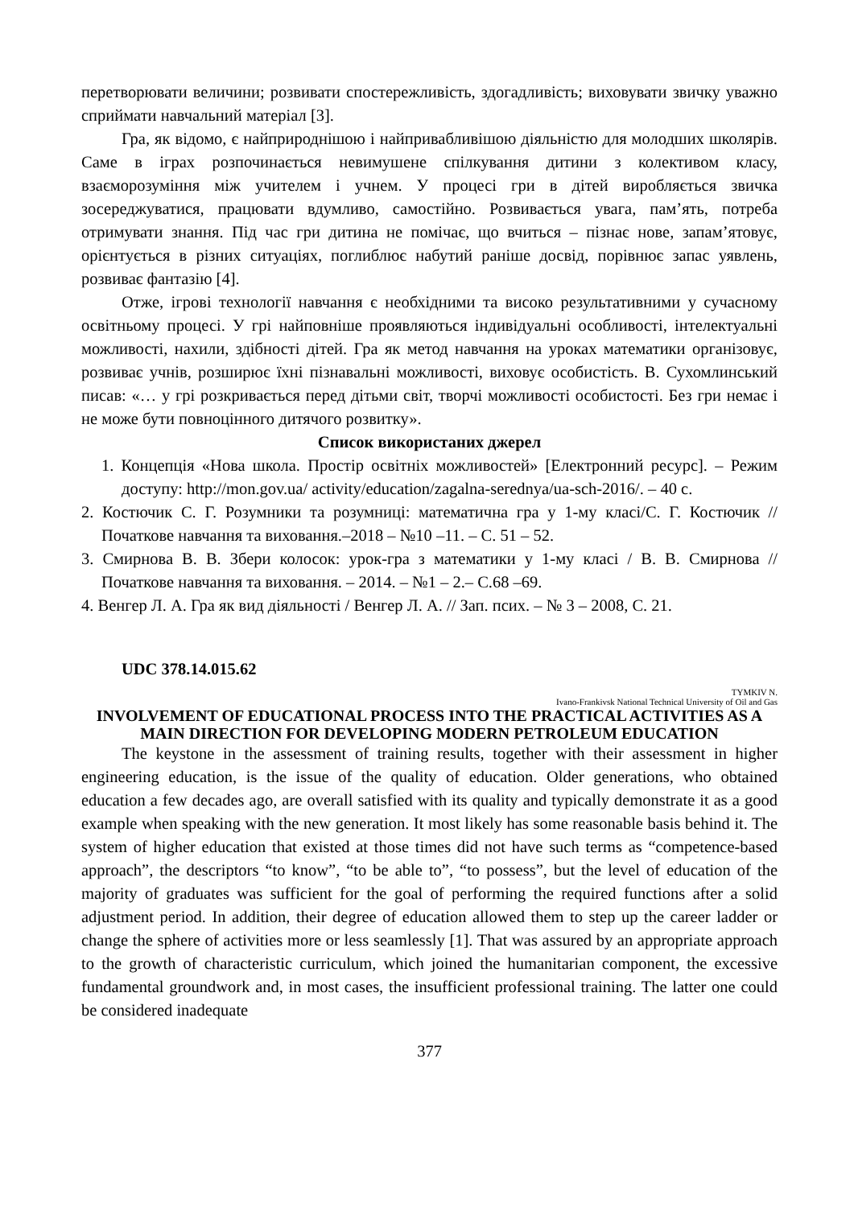перетворювати величини; розвивати спостережливість, здогадливість; виховувати звичку уважно сприймати навчальний матеріал [3].
Гра, як відомо, є найприроднішою і найпривабливішою діяльністю для молодших школярів. Саме в іграх розпочинається невимушене спілкування дитини з колективом класу, взаєморозуміння між учителем і учнем. У процесі гри в дітей виробляється звичка зосереджуватися, працювати вдумливо, самостійно. Розвивається увага, пам’ять, потреба отримувати знання. Під час гри дитина не помічає, що вчиться – пізнає нове, запам’ятовує, орієнтується в різних ситуаціях, поглиблює набутий раніше досвід, порівнює запас уявлень, розвиває фантазію [4].
Отже, ігрові технології навчання є необхідними та високо результативними у сучасному освітньому процесі. У грі найповніше проявляються індивідуальні особливості, інтелектуальні можливості, нахили, здібності дітей. Гра як метод навчання на уроках математики організовує, розвиває учнів, розширює їхні пізнавальні можливості, виховує особистість. В. Сухомлинський писав: «… у грі розкривається перед дітьми світ, творчі можливості особистості. Без гри немає і не може бути повноцінного дитячого розвитку».
Список використаних джерел
1. Концепція «Нова школа. Простір освітніх можливостей» [Електронний ресурс]. – Режим доступу: http://mon.gov.ua/ activity/education/zagalna-serednya/ua-sch-2016/. – 40 с.
2. Костючик С. Г. Розумники та розумниці: математична гра у 1-му класі/С. Г. Костючик // Початкове навчання та виховання.–2018 – №10 –11. – С. 51 – 52.
3. Смирнова В. В. Збери колосок: урок-гра з математики у 1-му класі / В. В. Смирнова // Початкове навчання та виховання. – 2014. – №1 – 2.– С.68 –69.
4. Венгер Л. А. Гра як вид діяльності / Венгер Л. А. // Зап. псих. – № 3 – 2008, С. 21.
UDC 378.14.015.62
TYMKIV N.
Ivano-Frankivsk National Technical University of Oil and Gas
INVOLVEMENT OF EDUCATIONAL PROCESS INTO THE PRACTICAL ACTIVITIES AS A MAIN DIRECTION FOR DEVELOPING MODERN PETROLEUM EDUCATION
The keystone in the assessment of training results, together with their assessment in higher engineering education, is the issue of the quality of education. Older generations, who obtained education a few decades ago, are overall satisfied with its quality and typically demonstrate it as a good example when speaking with the new generation. It most likely has some reasonable basis behind it. The system of higher education that existed at those times did not have such terms as “competence-based approach”, the descriptors “to know”, “to be able to”, “to possess”, but the level of education of the majority of graduates was sufficient for the goal of performing the required functions after a solid adjustment period. In addition, their degree of education allowed them to step up the career ladder or change the sphere of activities more or less seamlessly [1]. That was assured by an appropriate approach to the growth of characteristic curriculum, which joined the humanitarian component, the excessive fundamental groundwork and, in most cases, the insufficient professional training. The latter one could be considered inadequate
377